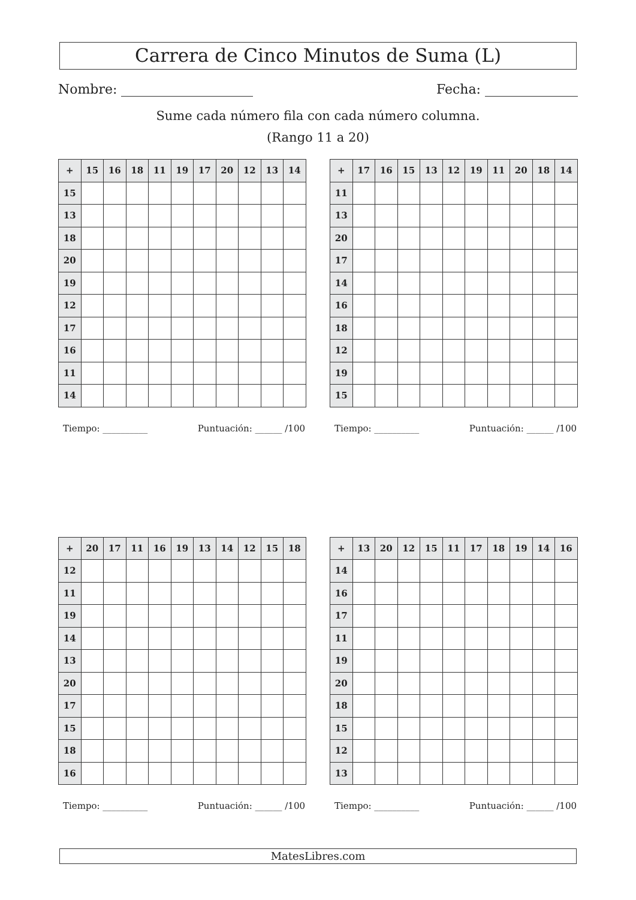Carrera de Cinco Minutos de Suma (L)
Nombre: Fecha:
Sume cada número fila con cada número columna.
(Rango 11 a 20)
| + | 15 | 16 | 18 | 11 | 19 | 17 | 20 | 12 | 13 | 14 |
| --- | --- | --- | --- | --- | --- | --- | --- | --- | --- | --- |
| 15 | | | | | | | | | | |
| 13 | | | | | | | | | | |
| 18 | | | | | | | | | | |
| 20 | | | | | | | | | | |
| 19 | | | | | | | | | | |
| 12 | | | | | | | | | | |
| 17 | | | | | | | | | | |
| 16 | | | | | | | | | | |
| 11 | | | | | | | | | | |
| 14 | | | | | | | | | | |
Tiempo: __________ Puntuación: ______ /100
| + | 17 | 16 | 15 | 13 | 12 | 19 | 11 | 20 | 18 | 14 |
| --- | --- | --- | --- | --- | --- | --- | --- | --- | --- | --- |
| 11 | | | | | | | | | | |
| 13 | | | | | | | | | | |
| 20 | | | | | | | | | | |
| 17 | | | | | | | | | | |
| 14 | | | | | | | | | | |
| 16 | | | | | | | | | | |
| 18 | | | | | | | | | | |
| 12 | | | | | | | | | | |
| 19 | | | | | | | | | | |
| 15 | | | | | | | | | | |
Tiempo: __________ Puntuación: ______ /100
| + | 20 | 17 | 11 | 16 | 19 | 13 | 14 | 12 | 15 | 18 |
| --- | --- | --- | --- | --- | --- | --- | --- | --- | --- | --- |
| 12 | | | | | | | | | | |
| 11 | | | | | | | | | | |
| 19 | | | | | | | | | | |
| 14 | | | | | | | | | | |
| 13 | | | | | | | | | | |
| 20 | | | | | | | | | | |
| 17 | | | | | | | | | | |
| 15 | | | | | | | | | | |
| 18 | | | | | | | | | | |
| 16 | | | | | | | | | | |
Tiempo: __________ Puntuación: ______ /100
| + | 13 | 20 | 12 | 15 | 11 | 17 | 18 | 19 | 14 | 16 |
| --- | --- | --- | --- | --- | --- | --- | --- | --- | --- | --- |
| 14 | | | | | | | | | | |
| 16 | | | | | | | | | | |
| 17 | | | | | | | | | | |
| 11 | | | | | | | | | | |
| 19 | | | | | | | | | | |
| 20 | | | | | | | | | | |
| 18 | | | | | | | | | | |
| 15 | | | | | | | | | | |
| 12 | | | | | | | | | | |
| 13 | | | | | | | | | | |
Tiempo: __________ Puntuación: ______ /100
MatesLibres.com